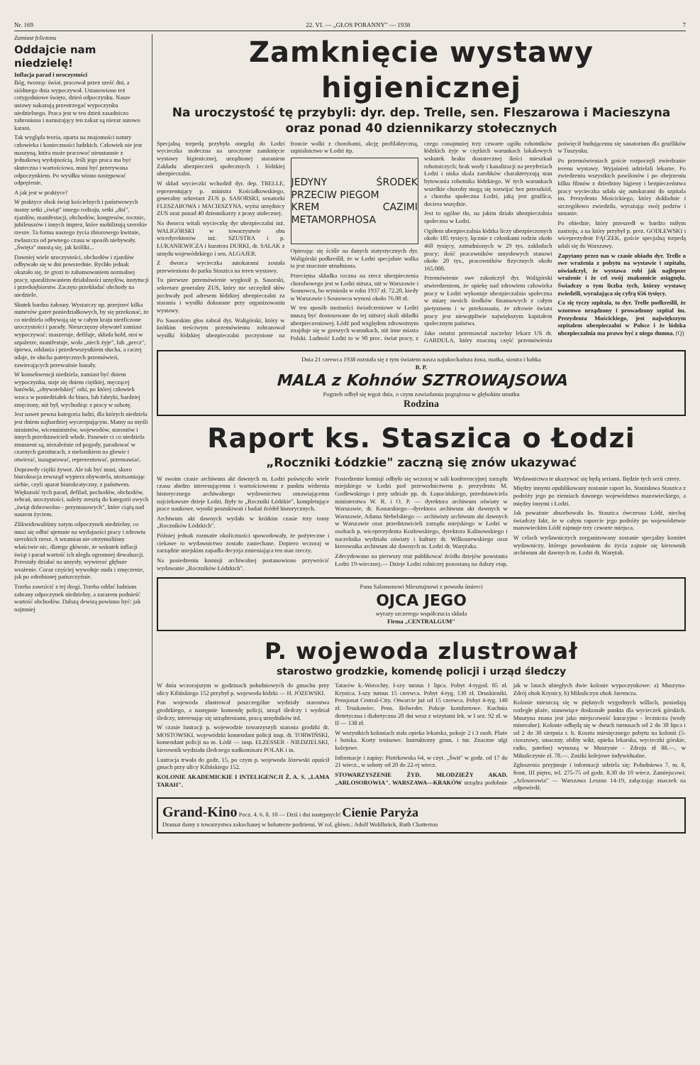Nr. 169 22. VI. — „GŁOS PORANNY" — 1938 7
Zamiast felietonu
Oddajcie nam niedzielę!
Inflacja parad i uroczystości
Bóg, tworząc świat, pracował przez sześć dni, a siódmego dnia wypoczywał. Ustanowiono też cotygodniowe święto, dzień odpoczynku. Nasze ustawy nakazują przestrzegać wypoczynku niedzielnego. Praca jest w ten dzień zasadniczo zabroniona i naruszający ten zakaz są nieraz surowo karani.
Tak wygląda teoria, oparta na znajomości natury człowieka i konieczności ludzkich. Człowiek nie jest maszyną, która może pracować nieustannie z jednakową wydajnością. Jeśli jego praca ma być skuteczna i wartościowa, musi być przerywana odpoczynkiem. Po wysiłku winno następować odprężenie.
A jak jest w praktyce?
W praktyce obok świąt kościelnych i państwowych mamy setki „świąt" innego rodzaju, setki „dni", zjazdów, manifestacji, obchodów, kongresów, rocznic, jubileuszów i innych imprez, które mobilizują szerokie rzesze. Ta forma naszego życia zbiorowego kwitnie, zwłaszcza od pewnego czasu w sposób niebywały. „Święta" mnożą się, jak króliki...
Dawniej wiele uroczystości, obchodów i zjazdów odbywało się w dni powszednie. Rychło jednak okazało się, że grozi to zahamowaniem normalnej pracy, sparaliżowaniem działalności urzędów, instytucji i przedsiębiorstw. Zaczęto przekładać obchody na niedziele.
Skutek bardzo żałosny. Wystarczy np. przejrzeć kilka numerów gazet poniedziałkowych, by się przekonać, że co niedziela odbywają się w całym kraju niezliczone uroczystości i parady. Nieszczęsny obywatel zamiast wypoczywać: maszeruje, defiluje, składa hołd, stoi w szpalerze, manifestuje, woła „niech żyje", lub „precz", śpiewa, odsłania i przedewszystkiem słucha, a raczej udaje, że słucha patetycznych przemówień, zawierających przeważnie banały.
W konsekwencji niedziela, zamiast być dniem wypoczynku, staje się dniem ciężkiej, męczącej harówki, „obywatelskiej" orki, po której człowiek wraca w poniedziałek do biura, lub fabryki, bardziej zmęczony, niż był, wychodząc z pracy w sobotę.
Jest nawet pewna kategoria ludzi, dla których niedziela jest dniem najbardziej wyczerpującym. Mamy na myśli ministrów, wiceministrów, wojewodów, starostów i innych przedstawicieli władz. Panowie ci co niedziela zmuszeni są, niezależnie od pogody, paradować w czarnych garniturach, z melonikiem na głowie i otwierać, inaugurować, reprezentować, przemawiać.
Doprawdy ciężki żywot. Ale tak być musi, skoro biurokracja zewsząd wypiera obywatela, utożsamiając siebie, czyli aparat biurokratyczny, z państwem. Większość tych parad, defilad, pochodów, obchodów, zebrań, uroczystości, należy zresztą do kategorii owych „świąt dobrowolno - przymusowych", które ciążą nad naszem życiem.
Zlikwidowaliśmy zatym odpoczynek niedzielny, co musi się odbić ujemnie na wydajności pracy i zdrowiu szerokich rzesz. A wzamian nie otrzymaliśmy właściwie nic, dlatego głównie, że wskutek inflacji świąt i parad wartość ich uległa ogromnej dewaluacji. Przestały działać na umysły, wywierać głębsze wrażenie. Coraz częściej wywołuje nuda i zmęczenie, jak po odrobionej pańszczyźnie.
Trzeba zawrócić z tej drogi. Trzeba oddać ludziom zabrany odpoczynek niedzielny, a zarazem podnieść wartość obchodów. Dalszą dewizą powinno być: jak najmniej
Zamknięcie wystawy higienicznej
Na uroczystość tę przybyli: dyr. dep. Trelle, sen. Fleszarowa i Macieszyna oraz ponad 40 dziennikarzy stołecznych
Specjalną torpedą przybyła onegdaj do Łodzi wycieczka stołeczna na uroczyste zamknięcie wystawy higienicznej, urządzonej staraniem Zakładu ubezpieczeń społecznych i łódzkiej ubezpieczalni.
W skład wycieczki wchodził dyr. dep. TRELLE, reprezentujący p. ministra Kościałkowskiego, generalny sekretarz ZUS p. SASORSKI, senatorki FLESZAROWA i MACIESZYNA, wyżsi urzędnicy ZUS oraz ponad 40 dziennikarzy z prasy stołecznej.
Na dworcu witali wycieczkę dyr ubezpieczalni inż. WALIGÓRSKI w towarzystwie obu wicedyrektorów inż. SZUSTRA i p. ŁUKANIEWICZA i kuratora DURKI, dr. SALAK z urzędu wojewódzkiego i sen. ALGAJER.
Z dworca wycieczka autokarami została przewieziona do parku Staszica na teren wystawy.
Tu pierwsze przemówienie wygłosił p. Sasorski, sekretarz generalny ZUS, który nie szczędził słów pochwały pod adresem łódzkiej ubezpieczalni za starania i wysiłki dokonane przy organizowaniu wystawy.
Po Sasorskim głos zabrał dyr. Waligórski, który w krótkim treściwym przemówieniu zobrazował wysiłki łódzkiej ubezpieczalni poczynione na froncie walki z chorobami, akcję profilaktyczną, szpitalnictwo w Łodzi itp.
JEDYNY ŚRODEK PRZECIW PIEGOM
KREM CAZIMI METAMORPHOSA
Opierając się ściśle na danych statystycznych dyr. Waligórski podkreślił, że w Łodzi specjalnie walka ta jest znacznie utrudniona.
Przeciętna składka roczna na rzecz ubezpieczenia chorobowego jest w Łodzi niższa, niż w Warszawie i Sosnowcu, bo wyniosła w roku 1937 zł. 72.20, kiedy w Warszawie i Sosnowcu wynosi około 76.00 zł.
W ten sposób możności świadczeniowe w Łodzi muszą być dostosowane do tej niższej skali składki ubezpieczeniowej. Łódź pod względem zdrowotnym znajduje się w gorszych warunkach, niż inne miasta Polski. Ludność Łodzi to w 90 proc. świat pracy, z czego conajmniej trzy czwarte ogółu robotników łódzkich żyje w ciężkich warunkach lokalowych wskutek braku dostatecznej ilości mieszkań robotniczych; brak wody i kanalizacji na peryferiach Łodzi i niska skala zarobków charakteryzują stan bytowania robotnika łódzkiego. W tych warunkach wszelkie choroby mogą się rozwijać bez przeszkód, a choroba społeczna Łodzi, jaką jest gruźlica, dociera wszędzie.
Jest to ogólne tło, na jakim działa ubezpieczalnia społeczna w Łodzi.
Ogółem ubezpieczalnia łódzka liczy ubezpieczonych około 185 tysięcy, łącznie z członkami rodzin około 460 tysięcy, zatrudnionych w 29 tys. zakładach pracy; ilość pracowników umysłowych stanowi około 20 tys., pracowników fizycznych około 165.000.
Przemówienie swe zakończył dyr. Waligórski stwierdzeniem, że opiekę nad zdrowiem człowieka pracy w Łodzi wykonuje ubezpieczalnia społeczna w miarę swoich środków finansowych z całym pietyzmem i w przekonaniu, że zdrowie świata pracy jest niewątpliwie największym kapitałem społecznym państwa.
Jako ostatni przemawiał naczelny lekarz US dr. GARDULA, który znaczną część przemówienia poświęcił budującemu się sanatorium dla gruźlików w Tuszynku.
Po przemówieniach goście rozpoczęli zwiedzanie terenu wystawy. Wyjaśnień udzielali lekarze. Po zwiedzeniu wszystkich pawilonów i po obejrzeniu kilku filmów z dziedziny higieny i bezpieczeństwa pracy wycieczka udała się autokarami do szpitala im. Prezydenta Mościckiego, który dokładnie i szczegółowo zwiedziła, wyrażając swój podziw i uznanie.
Po obiedzie, który przeszedł w bardzo miłym nastroju, a na który przybył p. prez. GODLEWSKI i wiceprezydent PĄCZEK, goście specjalną torpedą udali się do Warszawy.
Zapytany przez nas w czasie obiadu dyr. Trelle o swe wrażenia z pobytu na wystawie i szpitalu, oświadczył, że wystawa robi jak najlepsze wrażenie i że cel swój znakomicie osiągnęła. Świadczy o tym liczba tych, którzy wystawę zwiedzili, wyrażająca się cyfrą 656 tysięcy.
Co się tyczy szpitala, to dyr. Trelle podkreślił, że wzorowo urządzony i prowadzony szpital im. Prezydenta Mościckiego, jest największym szpitalem ubezpieczalni w Polsce i że łódzka ubezpieczalnia ma prawo być z niego dumna. (Q)
Dnia 21 czerwca 1938 rozstała się z tym światem nasza najukochańsza żona, matka, siostra i babka
B. P.
MALA z Kohnów SZTROWAJSOWA
Pogrzeb odbył się tegoż dnia, o czym zawiadamia pogrążona w głębokim smutku
Rodzina
Raport ks. Staszica o Łodzi
„Roczniki Łódzkie" zaczną się znów ukazywać
W swoim czasie archiwum akt dawnych m. Łodzi poświęciło wiele czasu abrdzo interesującemu i wartościowemu z punktu widzenia historycznego archiwalnego wydawnictwu omawiającemu najciekawsze dzieje Łodzi. Były to „Roczniki Łódzkie", kompletujące prace naukowe, wyniki poszukiwań i badań źródeł historycznych.
Archiwum akt dawnych wydało w krótkim czasie trzy tomy „Roczników Łódzkich".
Później jednak rozmaite okoliczności spowodowały, że pożyteczne i ciekawe to wydawnictwo zostało zaniechane. Dopiero wczoraj w zarządzie miejskim zapadła decyzja zmieniająca ten stan rzeczy.
Na posiedzeniu komisji archiwalnej postanowiono przywrócić wydawanie „Roczników Łódzkich".
Posiedzenie komisji odbyło się wczoraj w sali konferencyjnej zarządu miejskiego w Łodzi pod przewodnictwem p. prezydenta M. Godlewskiego i przy udziale pp. dr. Łopacińskiego, przedstawiciela ministerstwa W. R. i O. P. — dyrektora archiwum oświaty w Warszawie, dr. Konarskiego—dyrektora archiwum akt dawnych w Warszawie, Adama Stebelskiego — archiwisty archiwum akt dawnych w Warszawie oraz przedstawicieli zarządu miejskiego w Łodzi w osobach p. wiceprezydenta Kozłowskiego, dyrektora Kalinowskiego i naczelnika wydziału oświaty i kultury dr. Wilkoszewskiego oraz kierownika archiwum akt dawnych m. Łodzi dr. Warężaka.
Zdecydowano na pierwszy rzut publikować źródła dziejów powstania Łodzi 19-wiecznej.— Dzieje Łodzi rolniczej pozostaną na dalszy etap. Wydawnictwa te ukazywać się będą seriami. Będzie tych serii cztery.
Między innymi opublikowany zostanie raport ks. Stanisława Staszica z podróży jego po ziemiach dawnego województwa mazowieckiego, a między innymi i Łodzi.
Jak poważnie absorbowała ks. Staszica ówczesna Łódź, niechaj świadczy fakt, że w całym raporcie jego podróży po województwie mazowieckim Łódź zajmuje trzy czwarte miejsca.
W celach wydawniczych zorganizowany zostanie specjalny komitet wydawniczy, którego powołaniem do życia zajmie się kierownik archiwum akt dawnych m. Łodzi dr. Warężak.
Panu Salomonowi Miesztajnowi z powodu śmierci
OJCA JEGO
wyrazy szczerego współczucia składa
Firma „CENTRALGUM"
P. wojewoda zlustrował
starostwo grodzkie, komendę policji i urząd śledczy
W dniu wczorajszym w godzinach południowych do gmachu przy ulicy Kilińskiego 152 przybył p. wojewoda łódzki — H. JÓZEWSKI.
Pan wojewoda zlustrował poszczególne wydziały starostwa grodzkiego, a następnie komendę policji, urząd śledczy i wydział śledczy, interesując się urządzeniami, pracą urzędników itd.
W czasie lustracji p. wojewodzie towarzyszyli starosta grodzki dr. MOSTOWSKI, wojewódzki komendant policji insp. dr. TORWIŃSKI, komendant policji na m. Łódź — insp. ELZESSER - NIEDZIELSKI, kierownik wydziału śledczego nadkomisarz POLAK i in.
Lustracja trwała do godz. 15, po czym p. wojewoda Józewski opuścił gmach przy ulicy Kilińskiego 152.
KOLONIE AKADEMICKIE I INTELIGENCJI Ż. A. S. „LAMA TARAH".
Tatarów k.-Worochty. I-szy turnus 1 lipca. Pobyt 4-tygod. 85 zł. Krynica. I-szy turnus 15 czerwca. Pobyt 4-tyg. 130 zł. Druskieniki. Pensjonat Central-City. Otwarcie już od 15 czerwca. Pobyt 4-tyg. 140 zł. Truskawiec. Pens. Belweder. Pokoje komfortowe. Kuchnia dietetyczna i diabetyczna 20 dni wraz z wizytami lek. w I sez. 92 zł. w II — 138 zł.
W wszystkich koloniach stała opieka lekarska, pokoje 2 i 3 osob. Plaże i boiska. Korty tenisowe. Instruktorzy gimn. i tur. Znaczne ulgi kolejowe.
Informacje i zapisy: Piotrkowska 64, w czyt. „Świt" w godz. od 17 do 21 wiecz., w soboty od 20 do 22-ej wiecz.
STOWARZYSZENIE ŻYD. MŁODZIEŻY AKAD. „ARLOSOROWIA". WARSZAWA—KRAKÓW urządza podobnie jak w latach ubiegłych dwie kolonie wypoczynkowe: a) Muszyna-Zdrój obok Krynicy, b) Mikuliczyn obok Jaremcza.
Kolonie mieszczą się w pięknych wygodnych willach, posiadają rozległe plaże, stanowiące doskonałe punkta dla wycieczek górskich. Muszyna znana jest jako miejscowość kuracyjno - lecznicza (wody mineralne). Kolonie odbędą się w dwuch turnusach od 2 do 30 lipca i od 2 do 30 sierpnia r. b. Koszta miesięcznego pobytu na kolonii (5-ciorazowy, smaczny, obfity wikt, opieka lekarska, wycieczki górskie, radio, patefon) wynoszą w Muszynie - Zdroju zł 88.—, w Mikuliczynie zł. 78.—. Zniżki kolejowe indywidualne.
Zgłoszenia przyjmuje i informacji udziela się: Południowa 7, m. 8, front, III piętro, tel. 275-75 od godz. 8.30 do 10 wiecz. Zamiejscowi: „Arlosorowia" — Warszawa Leszno 14-19, załączając znaczek na odpowiedź.
Grand-Kino Pocz. 4. 6. 8. 10 — Dziś i dni następnych! Cienie Paryża
Dramat damy z towarzystwa zakochanej w bohaterze podziemi. W rol. główn.: Adolf Wohlbrück, Ruth Chatterton